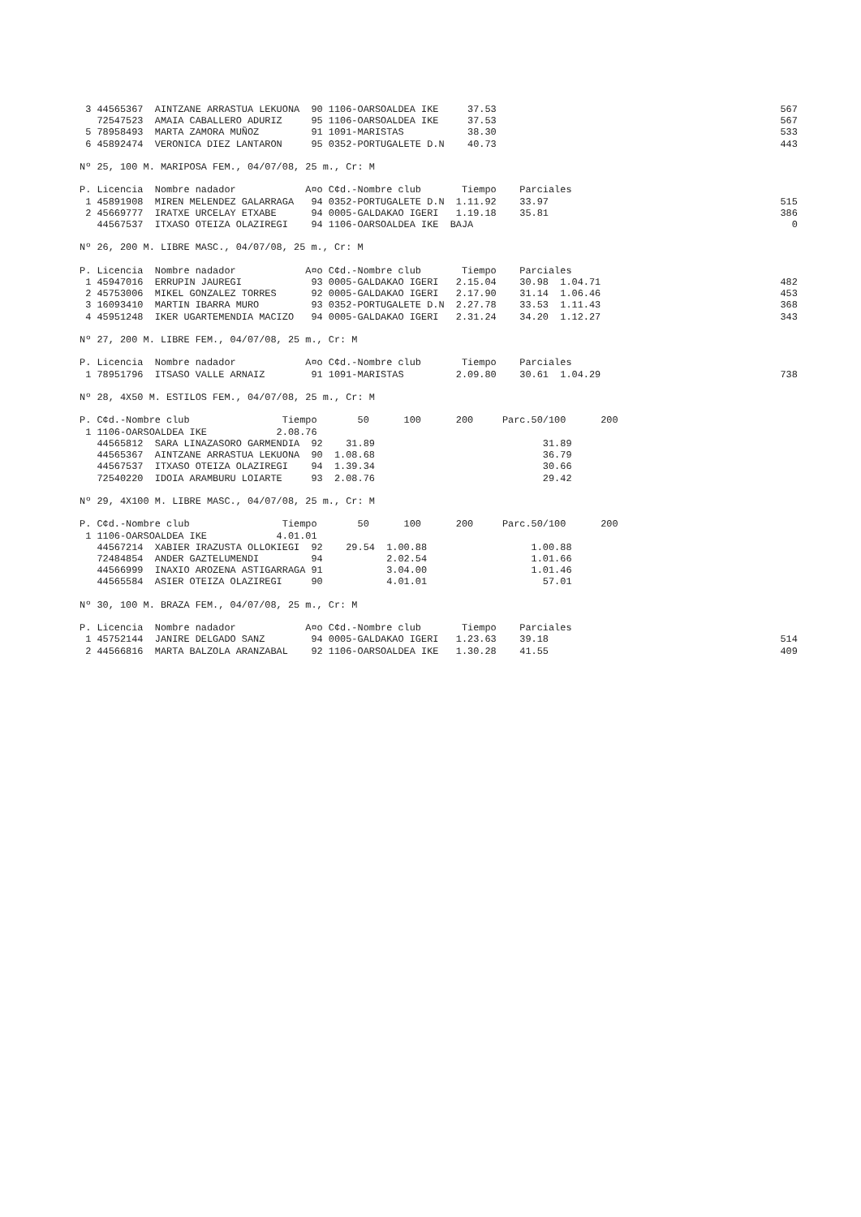3 44565367  AINTZANE ARRASTUA LEKUONA  90 1106-OARSOALDEA IKE     37.53                                                 567
   72547523  AMAIA CABALLERO ADURIZ     95 1106-OARSOALDEA IKE     37.53                                                 567
 5 78958493  MARTA ZAMORA MUÑOZ         91 1091-MARISTAS           38.30                                                 533
 6 45892474  VERONICA DIEZ LANTARON     95 0352-PORTUGALETE D.N    40.73                                                 443

Nº 25, 100 M. MARIPOSA FEM., 04/07/08, 25 m., Cr: M

P. Licencia  Nombre nadador            A¤o C¢d.-Nombre club       Tiempo    Parciales
 1 45891908  MIREN MELENDEZ GALARRAGA   94 0352-PORTUGALETE D.N  1.11.92    33.97                                        515
 2 45669777  IRATXE URCELAY ETXABE      94 0005-GALDAKAO IGERI   1.19.18    35.81                                        386
   44567537  ITXASO OTEIZA OLAZIREGI    94 1106-OARSOALDEA IKE  BAJA                                                       0

Nº 26, 200 M. LIBRE MASC., 04/07/08, 25 m., Cr: M

P. Licencia  Nombre nadador            A¤o C¢d.-Nombre club       Tiempo    Parciales
 1 45947016  ERRUPIN JAUREGI            93 0005-GALDAKAO IGERI   2.15.04    30.98  1.04.71                               482
 2 45753006  MIKEL GONZALEZ TORRES      92 0005-GALDAKAO IGERI   2.17.90    31.14  1.06.46                               453
 3 16093410  MARTIN IBARRA MURO         93 0352-PORTUGALETE D.N  2.27.78    33.53  1.11.43                               368
 4 45951248  IKER UGARTEMENDIA MACIZO   94 0005-GALDAKAO IGERI   2.31.24    34.20  1.12.27                               343

Nº 27, 200 M. LIBRE FEM., 04/07/08, 25 m., Cr: M

P. Licencia  Nombre nadador            A¤o C¢d.-Nombre club       Tiempo    Parciales
 1 78951796  ITSASO VALLE ARNAIZ        91 1091-MARISTAS         2.09.80    30.61  1.04.29                               738

Nº 28, 4X50 M. ESTILOS FEM., 04/07/08, 25 m., Cr: M

P. C¢d.-Nombre club                Tiempo       50      100      200     Parc.50/100      200
 1 1106-OARSOALDEA IKE            2.08.76
   44565812  SARA LINAZASORO GARMENDIA  92    31.89                             31.89
   44565367  AINTZANE ARRASTUA LEKUONA  90  1.08.68                             36.79
   44567537  ITXASO OTEIZA OLAZIREGI    94  1.39.34                             30.66
   72540220  IDOIA ARAMBURU LOIARTE     93  2.08.76                             29.42

Nº 29, 4X100 M. LIBRE MASC., 04/07/08, 25 m., Cr: M

P. C¢d.-Nombre club                Tiempo       50      100      200     Parc.50/100      200
 1 1106-OARSOALDEA IKE            4.01.01
   44567214  XABIER IRAZUSTA OLLOKIEGI  92    29.54  1.00.88                  1.00.88
   72484854  ANDER GAZTELUMENDI         94           2.02.54                  1.01.66
   44566999  INAXIO AROZENA ASTIGARRAGA 91           3.04.00                  1.01.46
   44565584  ASIER OTEIZA OLAZIREGI     90           4.01.01                    57.01

Nº 30, 100 M. BRAZA FEM., 04/07/08, 25 m., Cr: M

P. Licencia  Nombre nadador            A¤o C¢d.-Nombre club       Tiempo    Parciales
 1 45752144  JANIRE DELGADO SANZ        94 0005-GALDAKAO IGERI   1.23.63    39.18                                        514
 2 44566816  MARTA BALZOLA ARANZABAL    92 1106-OARSOALDEA IKE   1.30.28    41.55                                        409